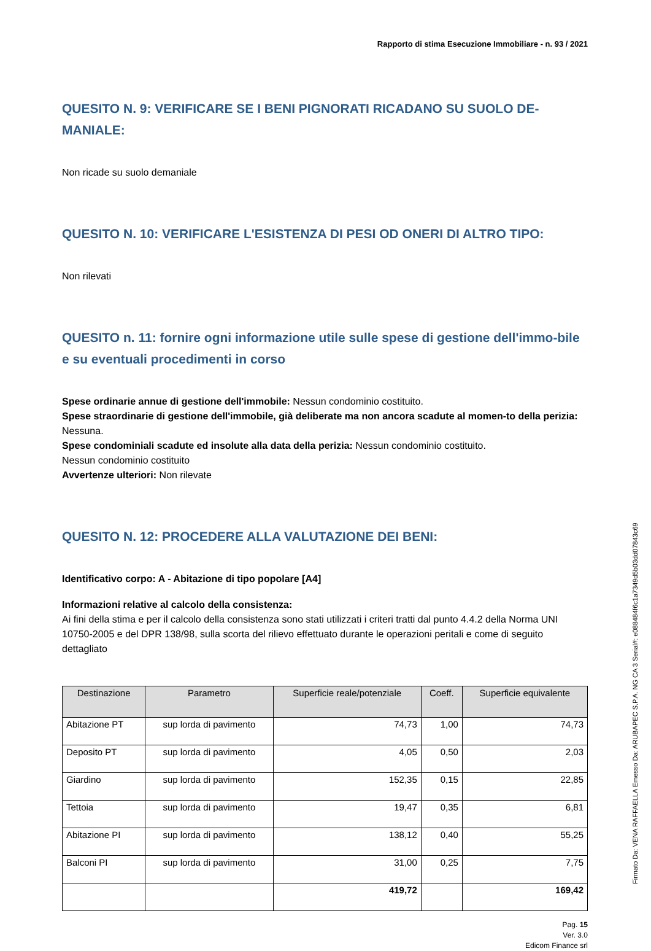Rapporto di stima Esecuzione Immobiliare - n. 93 / 2021
QUESITO N. 9: VERIFICARE SE I BENI PIGNORATI RICADANO SU SUOLO DE-MANIALE:
Non ricade su suolo demaniale
QUESITO N. 10: VERIFICARE L'ESISTENZA DI PESI OD ONERI DI ALTRO TIPO:
Non rilevati
QUESITO n. 11: fornire ogni informazione utile sulle spese di gestione dell'immo-bile e su eventuali procedimenti in corso
Spese ordinarie annue di gestione dell'immobile: Nessun condominio costituito.
Spese straordinarie di gestione dell'immobile, già deliberate ma non ancora scadute al momen-to della perizia: Nessuna.
Spese condominiali scadute ed insolute alla data della perizia: Nessun condominio costituito.
Nessun condominio costituito
Avvertenze ulteriori: Non rilevate
QUESITO N. 12: PROCEDERE ALLA VALUTAZIONE DEI BENI:
Identificativo corpo: A - Abitazione di tipo popolare [A4]
Informazioni relative al calcolo della consistenza:
Ai fini della stima e per il calcolo della consistenza sono stati utilizzati i criteri tratti dal punto 4.4.2 della Norma UNI 10750-2005 e del DPR 138/98, sulla scorta del rilievo effettuato durante le operazioni peritali e come di seguito dettagliato
| Destinazione | Parametro | Superficie reale/potenziale | Coeff. | Superficie equivalente |
| --- | --- | --- | --- | --- |
| Abitazione PT | sup lorda di pavimento | 74,73 | 1,00 | 74,73 |
| Deposito PT | sup lorda di pavimento | 4,05 | 0,50 | 2,03 |
| Giardino | sup lorda di pavimento | 152,35 | 0,15 | 22,85 |
| Tettoia | sup lorda di pavimento | 19,47 | 0,35 | 6,81 |
| Abitazione PI | sup lorda di pavimento | 138,12 | 0,40 | 55,25 |
| Balconi PI | sup lorda di pavimento | 31,00 | 0,25 | 7,75 |
| | | 419,72 | | 169,42 |
Pag. 15
Ver. 3.0
Edicom Finance srl
Firmato Da: VENA RAFFAELLA Emesso Da: ARUBAPEC S.P.A. NG CA 3 Serial#: e088484f6c1a7349d5b03dd07843c69